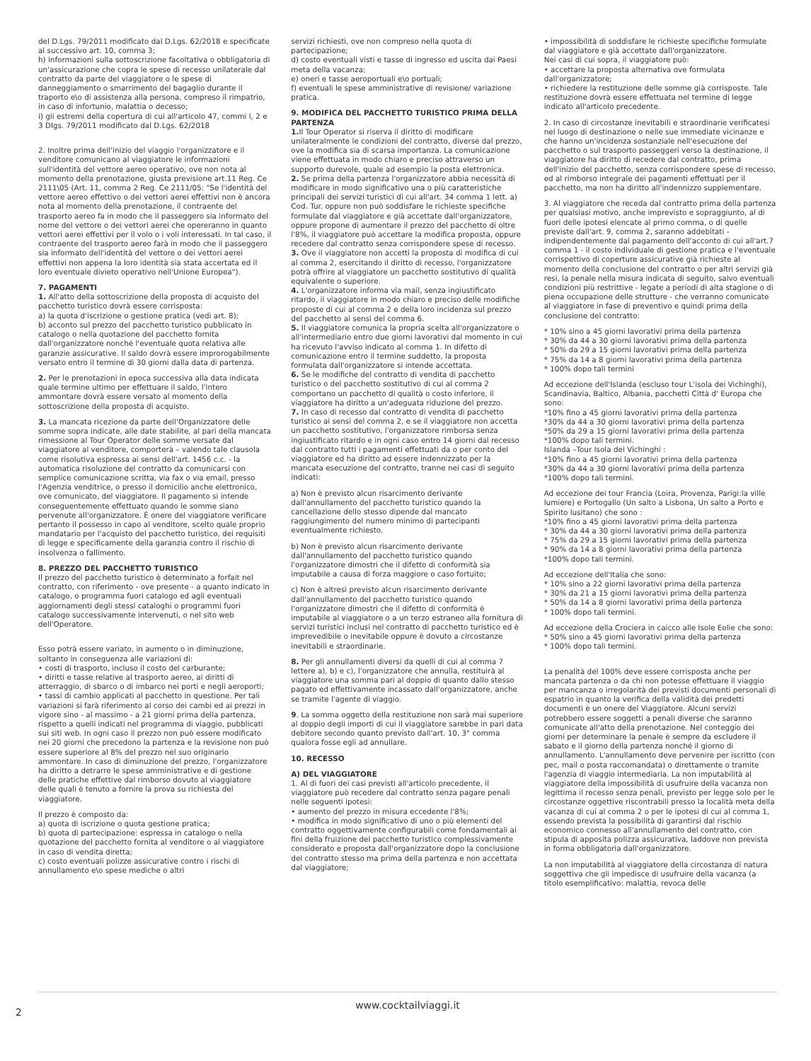del D.Lgs. 79/2011 modificato dal D.Lgs. 62/2018 e specificate al successivo art. 10, comma 3;
h) informazioni sulla sottoscrizione facoltativa o obbligatoria di un'assicurazione che copra le spese di recesso unilaterale dal contratto da parte del viaggiatore o le spese di danneggiamento o smarrimento del bagaglio durante il traporto e\o di assistenza alla persona, compreso il rimpatrio, in caso di infortunio, malattia o decesso;
i) gli estremi della copertura di cui all'articolo 47, commi l, 2 e 3 Dlgs. 79/2011 modificato dal D.Lgs. 62/2018
2. Inoltre prima dell'inizio del viaggio l'organizzatore e il venditore comunicano al viaggiatore le informazioni sull'identità del vettore aereo operativo, ove non nota al momento della prenotazione, giusta previsione art.11 Reg. Ce 2111\05 (Art. 11, comma 2 Reg. Ce 2111/05: "Se l'identità del vettore aereo effettivo o dei vettori aerei effettivi non è ancora nota al momento della prenotazione, il contraente del trasporto aereo fa in modo che il passeggero sia informato del nome del vettore o dei vettori aerei che opereranno in quanto vettori aerei effettivi per il volo o i voli interessati. In tal caso, il contraente del trasporto aereo farà in modo che il passeggero sia informato dell'identità del vettore o dei vettori aerei effettivi non appena la loro identità sia stata accertata ed il loro eventuale divieto operativo nell'Unione Europea").
7. PAGAMENTI
1. All'atto della sottoscrizione della proposta di acquisto del pacchetto turistico dovrà essere corrisposta:
a) la quota d'iscrizione o gestione pratica (vedi art. 8);
b) acconto sul prezzo del pacchetto turistico pubblicato in catalogo o nella quotazione del pacchetto fornita dall'organizzatore nonché l'eventuale quota relativa alle garanzie assicurative. Il saldo dovrà essere improrogabilmente versato entro il termine di 30 giorni dalla data di partenza.
2. Per le prenotazioni in epoca successiva alla data indicata quale termine ultimo per effettuare il saldo, l'intero ammontare dovrà essere versato al momento della sottoscrizione della proposta di acquisto.
3. La mancata ricezione da parte dell'Organizzatore delle somme sopra indicate, alle date stabilite, al pari della mancata rimessione al Tour Operator delle somme versate dal viaggiatore al venditore, comporterà – valendo tale clausola come risolutiva espressa ai sensi dell'art. 1456 c.c. - la automatica risoluzione del contratto da comunicarsi con semplice comunicazione scritta, via fax o via email, presso l'Agenzia venditrice, o presso il domicilio anche elettronico, ove comunicato, del viaggiatore. Il pagamento si intende conseguentemente effettuato quando le somme siano pervenute all'organizzatore. È onere del viaggiatore verificare pertanto il possesso in capo al venditore, scelto quale proprio mandatario per l'acquisto del pacchetto turistico, dei requisiti di legge e specificamente della garanzia contro il rischio di insolvenza o fallimento.
8. PREZZO DEL PACCHETTO TURISTICO
Il prezzo del pacchetto turistico è determinato a forfait nel contratto, con riferimento - ove presente - a quanto indicato in catalogo, o programma fuori catalogo ed agli eventuali aggiornamenti degli stessi cataloghi o programmi fuori catalogo successivamente intervenuti, o nel sito web dell'Operatore.
Esso potrà essere variato, in aumento o in diminuzione, soltanto in conseguenza alle variazioni di:
• costi di trasporto, incluso il costo del carburante;
• diritti e tasse relative al trasporto aereo, ai diritti di atterraggio, di sbarco o di imbarco nei porti e negli aeroporti;
• tassi di cambio applicati al pacchetto in questione. Per tali variazioni si farà riferimento al corso dei cambi ed ai prezzi in vigore sino - al massimo - a 21 giorni prima della partenza, rispetto a quelli indicati nel programma di viaggio, pubblicati sui siti web. In ogni caso il prezzo non può essere modificato nei 20 giorni che precedono la partenza e la revisione non può essere superiore al 8% del prezzo nel suo originario ammontare. In caso di diminuzione del prezzo, l'organizzatore ha diritto a detrarre le spese amministrative e di gestione delle pratiche effettive dal rimborso dovuto al viaggiatore delle quali è tenuto a fornire la prova su richiesta del viaggiatore.
Il prezzo è composto da:
a) quota di iscrizione o quota gestione pratica;
b) quota di partecipazione: espressa in catalogo o nella quotazione del pacchetto fornita al venditore o al viaggiatore in caso di vendita diretta;
c) costo eventuali polizze assicurative contro i rischi di annullamento e\o spese mediche o altri
servizi richiesti, ove non compreso nella quota di partecipazione;
d) costo eventuali visti e tasse di ingresso ed uscita dai Paesi meta della vacanza;
e) oneri e tasse aeroportuali e\o portuali;
f) eventuali le spese amministrative di revisione/ variazione pratica.
9. MODIFICA DEL PACCHETTO TURISTICO PRIMA DELLA PARTENZA
1. Il Tour Operator si riserva il diritto di modificare unilateralmente le condizioni del contratto, diverse dal prezzo, ove la modifica sia di scarsa importanza. La comunicazione viene effettuata in modo chiaro e preciso attraverso un supporto durevole, quale ad esempio la posta elettronica.
2. Se prima della partenza l'organizzatore abbia necessità di modificare in modo significativo una o più caratteristiche principali dei servizi turistici di cui all'art. 34 comma 1 lett. a) Cod. Tur. oppure non può soddisfare le richieste specifiche formulate dal viaggiatore e già accettate dall'organizzatore, oppure propone di aumentare il prezzo del pacchetto di oltre l'8%, il viaggiatore può accettare la modifica proposta, oppure recedere dal contratto senza corrispondere spese di recesso.
3. Ove il viaggiatore non accetti la proposta di modifica di cui al comma 2, esercitando il diritto di recesso, l'organizzatore potrà offrire al viaggiatore un pacchetto sostitutivo di qualità equivalente o superiore.
4. L'organizzatore informa via mail, senza ingiustificato ritardo, il viaggiatore in modo chiaro e preciso delle modifiche proposte di cui al comma 2 e della loro incidenza sul prezzo del pacchetto ai sensi del comma 6.
5. Il viaggiatore comunica la propria scelta all'organizzatore o all'intermediario entro due giorni lavorativi dal momento in cui ha ricevuto l'avviso indicato al comma 1. In difetto di comunicazione entro il termine suddetto, la proposta formulata dall'organizzatore si intende accettata.
6. Se le modifiche del contratto di vendita di pacchetto turistico o del pacchetto sostitutivo di cui al comma 2 comportano un pacchetto di qualità o costo inferiore, il viaggiatore ha diritto a un'adeguata riduzione del prezzo.
7. In caso di recesso dal contratto di vendita di pacchetto turistico ai sensi del comma 2, e se il viaggiatore non accetta un pacchetto sostitutivo, l'organizzatore rimborsa senza ingiustificato ritardo e in ogni caso entro 14 giorni dal recesso dal contratto tutti i pagamenti effettuati da o per conto del viaggiatore ed ha diritto ad essere indennizzato per la mancata esecuzione del contratto, tranne nei casi di seguito indicati:
a) Non è previsto alcun risarcimento derivante dall'annullamento del pacchetto turistico quando la cancellazione dello stesso dipende dal mancato raggiungimento del numero minimo di partecipanti eventualmente richiesto.
b) Non è previsto alcun risarcimento derivante dall'annullamento del pacchetto turistico quando l'organizzatore dimostri che il difetto di conformità sia imputabile a causa di forza maggiore o caso fortuito;
c) Non è altresì previsto alcun risarcimento derivante dall'annullamento del pacchetto turistico quando l'organizzatore dimostri che il difetto di conformità è imputabile al viaggiatore o a un terzo estraneo alla fornitura di servizi turistici inclusi nel contratto di pacchetto turistico ed è imprevedibile o inevitabile oppure è dovuto a circostanze inevitabili e straordinarie.
8. Per gli annullamenti diversi da quelli di cui al comma 7 lettere a), b) e c), l'organizzatore che annulla, restituirà al viaggiatore una somma pari al doppio di quanto dallo stesso pagato ed effettivamente incassato dall'organizzatore, anche se tramite l'agente di viaggio.
9. La somma oggetto della restituzione non sarà mai superiore al doppio degli importi di cui il viaggiatore sarebbe in pari data debitore secondo quanto previsto dall'art. 10, 3° comma qualora fosse egli ad annullare.
10. RECESSO
A) DEL VIAGGIATORE
1. Al di fuori dei casi previsti all'articolo precedente, il viaggiatore può recedere dal contratto senza pagare penali nelle seguenti ipotesi:
• aumento del prezzo in misura eccedente l'8%;
• modifica in modo significativo di uno o più elementi del contratto oggettivamente configurabili come fondamentali ai fini della fruizione del pacchetto turistico complessivamente considerato e proposta dall'organizzatore dopo la conclusione del contratto stesso ma prima della partenza e non accettata dal viaggiatore;
• impossibilità di soddisfare le richieste specifiche formulate dal viaggiatore e già accettate dall'organizzatore.
Nei casi di cui sopra, il viaggiatore può:
• accettare la proposta alternativa ove formulata dall'organizzatore;
• richiedere la restituzione delle somme già corrisposte. Tale restituzione dovrà essere effettuata nel termine di legge indicato all'articolo precedente.
2. In caso di circostanze inevitabili e straordinarie verificatesi nel luogo di destinazione o nelle sue immediate vicinanze e che hanno un'incidenza sostanziale nell'esecuzione del pacchetto o sul trasporto passeggeri verso la destinazione, il viaggiatore ha diritto di recedere dal contratto, prima dell'inizio del pacchetto, senza corrispondere spese di recesso, ed al rimborso integrale dei pagamenti effettuati per il pacchetto, ma non ha diritto all'indennizzo supplementare.
3. Al viaggiatore che receda dal contratto prima della partenza per qualsiasi motivo, anche imprevisto e sopraggiunto, al di fuori delle ipotesi elencate al primo comma, o di quelle previste dall'art. 9, comma 2, saranno addebitati - indipendentemente dal pagamento dell'acconto di cui all'art.7 comma 1 - il costo individuale di gestione pratica e l'eventuale corrispettivo di coperture assicurative già richieste al momento della conclusione del contratto o per altri servizi già resi, la penale nella misura indicata di seguito, salvo eventuali condizioni più restrittive - legate a periodi di alta stagione o di piena occupazione delle strutture - che verranno comunicate al viaggiatore in fase di preventivo e quindi prima della conclusione del contratto:
* 10% sino a 45 giorni lavorativi prima della partenza
* 30% da 44 a 30 giorni lavorativi prima della partenza
* 50% da 29 a 15 giorni lavorativi prima della partenza
* 75% da 14 a 8 giorni lavorativi prima della partenza
* 100% dopo tali termini
Ad eccezione dell'Islanda (escluso tour L'isola dei Vichinghi), Scandinavia, Baltico, Albania, pacchetti Città d' Europa che sono:
*10% fino a 45 giorni lavorativi prima della partenza
*30% da 44 a 30 giorni lavorativi prima della partenza
*50% da 29 a 15 giorni lavorativi prima della partenza
*100% dopo tali termini.
Islanda –Tour Isola dei Vichinghi :
*10% fino a 45 giorni lavorativi prima della partenza
*30% da 44 a 30 giorni lavorativi prima della partenza
*100% dopo tali termini.
Ad eccezione dei tour Francia (Loira, Provenza, Parigi:la ville lumiere) e Portogallo (Un salto a Lisbona, Un salto a Porto e Spirito lusitano) che sono :
*10% fino a 45 giorni lavorativi prima della partenza
* 30% da 44 a 30 giorni lavorativi prima della partenza
* 75% da 29 a 15 giorni lavorativi prima della partenza
* 90% da 14 a 8 giorni lavorativi prima della partenza
*100% dopo tali termini.
Ad eccezione dell'Italia che sono:
* 10% sino a 22 giorni lavorativi prima della partenza
* 30% da 21 a 15 giorni lavorativi prima della partenza
* 50% da 14 a 8 giorni lavorativi prima della partenza
* 100% dopo tali termini.
Ad eccezione della Crociera in caicco alle Isole Eolie che sono:
* 50% sino a 45 giorni lavorativi prima della partenza
* 100% dopo tali termini.
La penalità del 100% deve essere corrisposta anche per mancata partenza o da chi non potesse effettuare il viaggio per mancanza o irregolarità dei previsti documenti personali di espatrio in quanto la verifica della validità dei predetti documenti è un onere del Viaggiatore. Alcuni servizi potrebbero essere soggetti a penali diverse che saranno comunicate all'atto della prenotazione. Nel conteggio dei giorni per determinare la penale è sempre da escludere il sabato e il giorno della partenza nonché il giorno di annullamento. L'annullamento deve pervenire per iscritto (con pec, mail o posta raccomandata) o direttamente o tramite l'agenzia di viaggio intermediaria. La non imputabilità al viaggiatore della impossibilità di usufruire della vacanza non legittima il recesso senza penali, previsto per legge solo per le circostanze oggettive riscontrabili presso la località meta della vacanza di cui al comma 2 o per le ipotesi di cui al comma 1, essendo prevista la possibilità di garantirsi dal rischio economico connesso all'annullamento del contratto, con stipula di apposita polizza assicurativa, laddove non prevista in forma obbligatoria dall'organizzatore.
La non imputabilità al viaggiatore della circostanza di natura soggettiva che gli impedisce di usufruire della vacanza (a titolo esemplificativo: malattia, revoca delle
www.cocktailviaggi.it
2